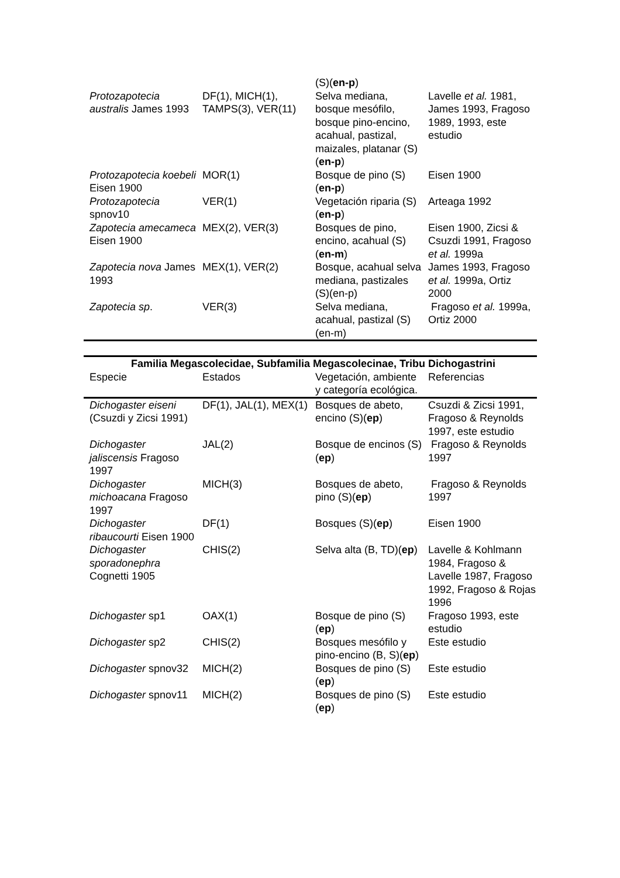| | | (S)( en-p ) | |
| Protozapotecia australis James 1993 | DF(1), MICH(1), TAMPS(3), VER(11) | Selva mediana, bosque mesófilo, bosque pino-encino, acahual, pastizal, maizales, platanar (S)( en-p ) | Lavelle et al. 1981, James 1993, Fragoso 1989, 1993, este estudio |
| Protozapotecia koebeli Eisen 1900 | MOR(1) | Bosque de pino (S)( en-p ) | Eisen 1900 |
| Protozapotecia spnov10 | VER(1) | Vegetación riparia (S)( en-p ) | Arteaga 1992 |
| Zapotecia amecameca Eisen 1900 | MEX(2), VER(3) | Bosques de pino, encino, acahual (S)( en-m ) | Eisen 1900, Zicsi & Csuzdi 1991, Fragoso et al. 1999a |
| Zapotecia nova James 1993 | MEX(1), VER(2) | Bosque, acahual selva mediana, pastizales (S)(en-p) | James 1993, Fragoso et al. 1999a, Ortiz 2000 |
| Zapotecia sp . | VER(3) | Selva mediana, acahual, pastizal (S)(en-m) | Fragoso et al. 1999a, Ortiz 2000 |
| Familia Megascolecidae, Subfamilia Megascolecinae, Tribu Dichogastrini | | | |
| --- | --- | --- | --- |
| Especie | Estados | Vegetación, ambiente y categoría ecológica. | Referencias |
| Dichogaster eiseni (Csuzdi y Zicsi 1991) | DF(1), JAL(1), MEX(1) | Bosques de abeto, encino (S)( ep ) | Csuzdi & Zicsi 1991, Fragoso & Reynolds 1997, este estudio |
| Dichogaster jaliscensis Fragoso 1997 | JAL(2) | Bosque de encinos (S)( ep ) | Fragoso & Reynolds 1997 |
| Dichogaster michoacana Fragoso 1997 | MICH(3) | Bosques de abeto, pino (S)( ep ) | Fragoso & Reynolds 1997 |
| Dichogaster ribaucourti Eisen 1900 | DF(1) | Bosques (S)( ep ) | Eisen 1900 |
| Dichogaster sporadonephra Cognetti 1905 | CHIS(2) | Selva alta (B, TD)( ep ) | Lavelle & Kohlmann 1984, Fragoso & Lavelle 1987, Fragoso 1992, Fragoso & Rojas 1996 |
| Dichogaster sp1 | OAX(1) | Bosque de pino (S)( ep ) | Fragoso 1993, este estudio |
| Dichogaster sp2 | CHIS(2) | Bosques mesófilo y pino-encino (B, S)( ep ) | Este estudio |
| Dichogaster spnov32 | MICH(2) | Bosques de pino (S)( ep ) | Este estudio |
| Dichogaster spnov11 | MICH(2) | Bosques de pino (S)( ep ) | Este estudio |